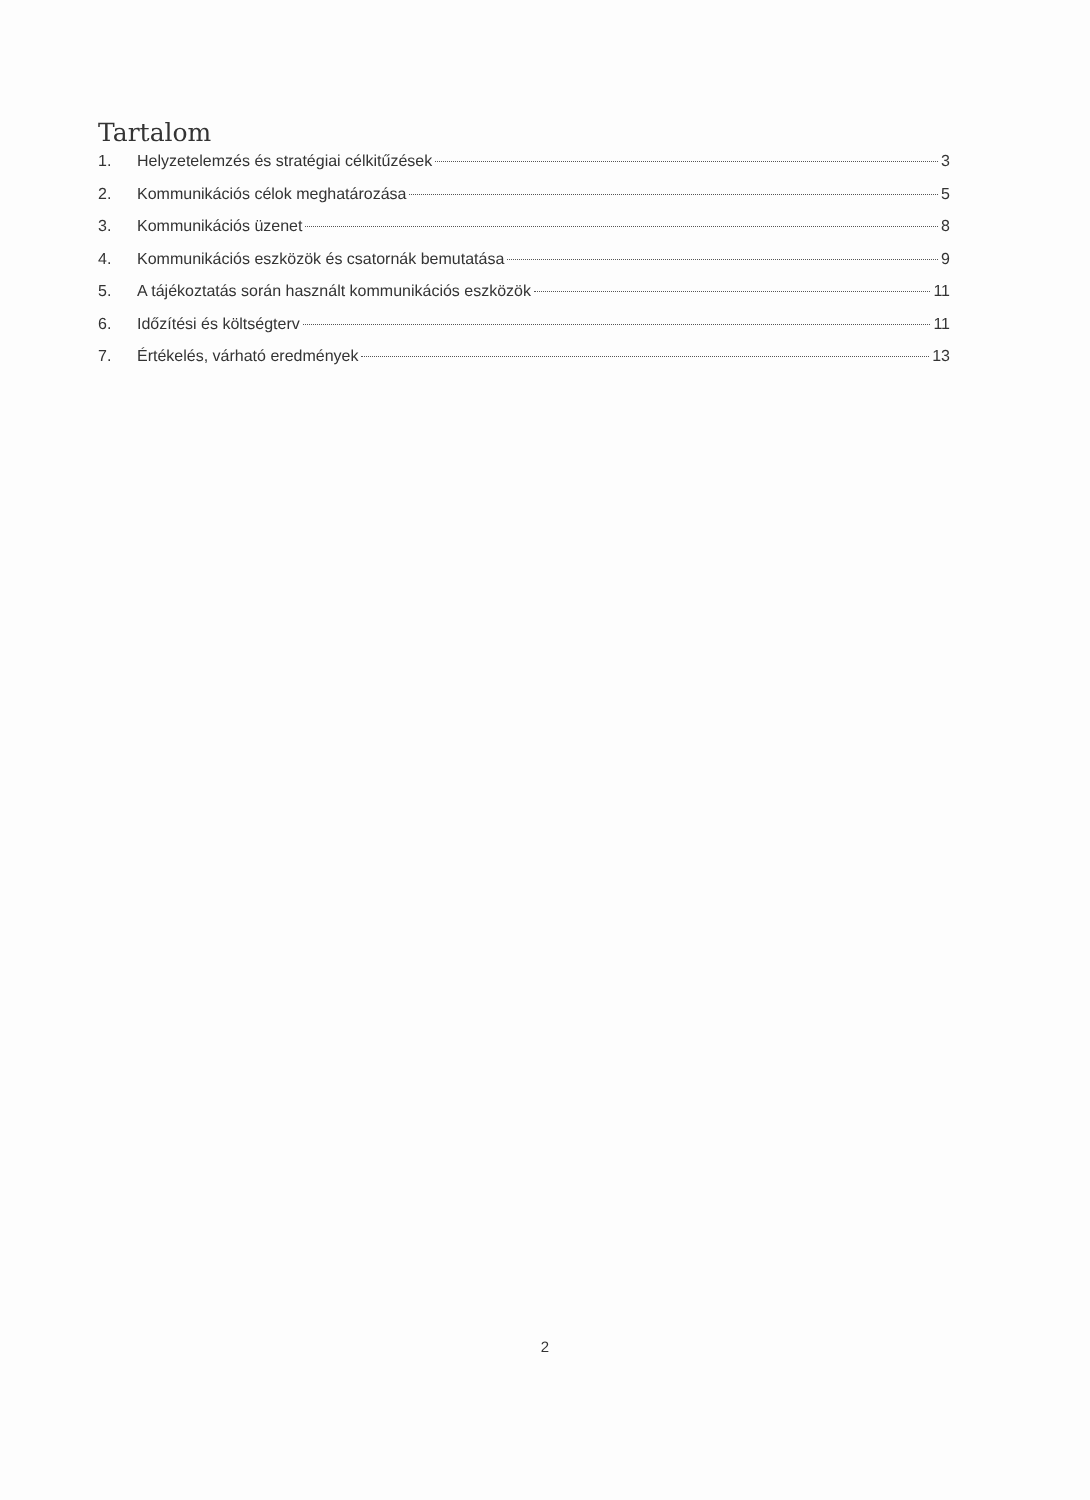Tartalom
1. Helyzetelemzés és stratégiai célkitűzések 3
2. Kommunikációs célok meghatározása 5
3. Kommunikációs üzenet 8
4. Kommunikációs eszközök és csatornák bemutatása 9
5. A tájékoztatás során használt kommunikációs eszközök 11
6. Időzítési és költségterv 11
7. Értékelés, várható eredmények 13
2